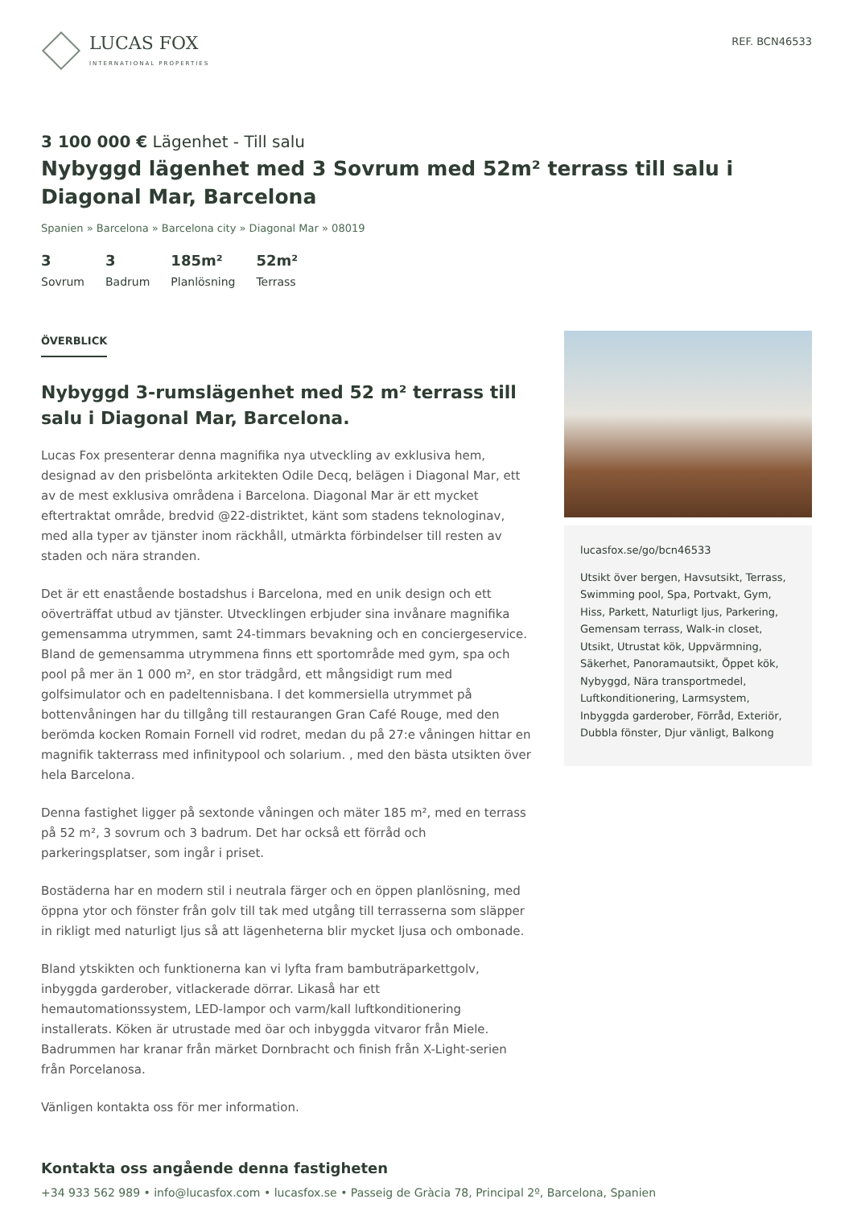LUCAS FOX
INTERNATIONAL PROPERTIES
REF. BCN46533
3 100 000 € Lägenhet - Till salu
Nybyggd lägenhet med 3 Sovrum med 52m² terrass till salu i Diagonal Mar, Barcelona
Spanien » Barcelona » Barcelona city » Diagonal Mar » 08019
3
Sovrum
3
Badrum
185m²
Planlösning
52m²
Terrass
ÖVERBLICK
Nybyggd 3-rumslägenhet med 52 m² terrass till salu i Diagonal Mar, Barcelona.
Lucas Fox presenterar denna magnifika nya utveckling av exklusiva hem, designad av den prisbelönta arkitekten Odile Decq, belägen i Diagonal Mar, ett av de mest exklusiva områdena i Barcelona. Diagonal Mar är ett mycket eftertraktat område, bredvid @22-distriktet, känt som stadens teknologinav, med alla typer av tjänster inom räckhåll, utmärkta förbindelser till resten av staden och nära stranden.
Det är ett enastående bostadshus i Barcelona, med en unik design och ett oöverträffat utbud av tjänster. Utvecklingen erbjuder sina invånare magnifika gemensamma utrymmen, samt 24-timmars bevakning och en conciergeservice. Bland de gemensamma utrymmena finns ett sportområde med gym, spa och pool på mer än 1 000 m², en stor trädgård, ett mångsidigt rum med golfsimulator och en padeltennisbana. I det kommersiella utrymmet på bottenvåningen har du tillgång till restaurangen Gran Café Rouge, med den berömda kocken Romain Fornell vid rodret, medan du på 27:e våningen hittar en magnifik takterrass med infinitypool och solarium. , med den bästa utsikten över hela Barcelona.
Denna fastighet ligger på sextonde våningen och mäter 185 m², med en terrass på 52 m², 3 sovrum och 3 badrum. Det har också ett förråd och parkeringsplatser, som ingår i priset.
Bostäderna har en modern stil i neutrala färger och en öppen planlösning, med öppna ytor och fönster från golv till tak med utgång till terrasserna som släpper in rikligt med naturligt ljus så att lägenheterna blir mycket ljusa och ombonade.
Bland ytskikten och funktionerna kan vi lyfta fram bambuträparkettgolv, inbyggda garderober, vitlackerade dörrar. Likaså har ett hemautomationssystem, LED-lampor och varm/kall luftkonditionering installerats. Köken är utrustade med öar och inbyggda vitvaror från Miele. Badrummen har kranar från märket Dornbracht och finish från X-Light-serien från Porcelanosa.
Vänligen kontakta oss för mer information.
lucasfox.se/go/bcn46533
Utsikt över bergen, Havsutsikt, Terrass, Swimming pool, Spa, Portvakt, Gym, Hiss, Parkett, Naturligt ljus, Parkering, Gemensam terrass, Walk-in closet, Utsikt, Utrustat kök, Uppvärmning, Säkerhet, Panoramautsikt, Öppet kök, Nybyggd, Nära transportmedel, Luftkonditionering, Larmsystem, Inbyggda garderober, Förråd, Exteriör, Dubbla fönster, Djur vänligt, Balkong
Kontakta oss angående denna fastigheten
+34 933 562 989 • info@lucasfox.com • lucasfox.se • Passeig de Gràcia 78, Principal 2º, Barcelona, Spanien